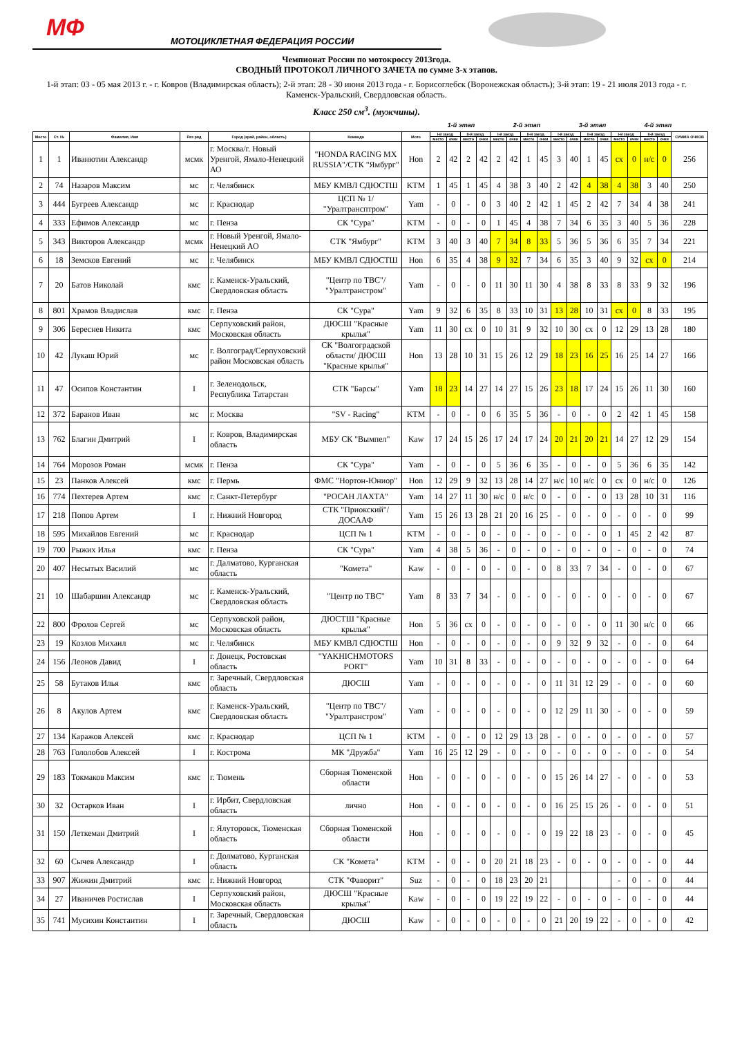МФ МОТОЦИКЛЕТНАЯ ФЕДЕРАЦИЯ РОССИИ
Чемпионат России по мотокроссу 2013года.
СВОДНЫЙ ПРОТОКОЛ ЛИЧНОГО ЗАЧЕТА по сумме 3-х этапов.
1-й этап: 03 - 05 мая 2013 г. - г. Ковров (Владимирская область); 2-й этап: 28 - 30 июня 2013 года - г. Борисоглебск (Воронежская область); 3-й этап: 19 - 21 июля 2013 года - г. Каменск-Уральский, Свердловская область.
Класс 250 см<sup>3</sup>. (мужчины).
1-й этап 2-й этап 3-й этап 4-й этап
| Место | Ст. № | Фамилия, Имя | Раз ряд | Город (край, район, область) | Команда | Мото | I-й заезд | | II-й заезд | | I-й заезд | | II-й заезд | | I-й заезд | | II-й заезд | | I-й заезд | | II-й заезд | | СУММА ОЧКОВ |
| --- | --- | --- | --- | --- | --- | --- | --- | --- | --- | --- | --- | --- | --- | --- | --- | --- | --- | --- | --- | --- | --- | --- | --- |
| | | | | | | | место | очки | место | очки | место | очки | место | очки | место | очки | место | очки | место | очки | место | очки | |
| 1 | 1 | Иванютин Александр | мсмк | г. Москва/г. Новый Уренгой, Ямало-Ненецкий АО | "HONDA RACING MX RUSSIA"/СТК "Ямбург" | Hon | 2 | 42 | 2 | 42 | 2 | 42 | 1 | 45 | 3 | 40 | 1 | 45 | сх | 0 | н/с | 0 | 256 |
| 2 | 74 | Назаров Максим | мс | г. Челябинск | МБУ КМВЛ СДЮСТШ | KTM | 1 | 45 | 1 | 45 | 4 | 38 | 3 | 40 | 2 | 42 | 4 | 38 | 4 | 38 | 3 | 40 | 250 |
| 3 | 444 | Бугреев Александр | мс | г. Краснодар | ЦСП № 1/ "Уралтрансптром" | Yam | - | 0 | - | 0 | 3 | 40 | 2 | 42 | 1 | 45 | 2 | 42 | 7 | 34 | 4 | 38 | 241 |
| 4 | 333 | Ефимов Александр | мс | г. Пенза | СК "Сура" | KTM | - | 0 | - | 0 | 1 | 45 | 4 | 38 | 7 | 34 | 6 | 35 | 3 | 40 | 5 | 36 | 228 |
| 5 | 343 | Викторов Александр | мсмк | г. Новый Уренгой, Ямало-Ненецкий АО | СТК "Ямбург" | KTM | 3 | 40 | 3 | 40 | 7 | 34 | 8 | 33 | 5 | 36 | 5 | 36 | 6 | 35 | 7 | 34 | 221 |
| 6 | 18 | Земсков Евгений | мс | г. Челябинск | МБУ КМВЛ СДЮСТШ | Hon | 6 | 35 | 4 | 38 | 9 | 32 | 7 | 34 | 6 | 35 | 3 | 40 | 9 | 32 | сх | 0 | 214 |
| 7 | 20 | Батов Николай | кмс | г. Каменск-Уральский, Свердловская область | "Центр по ТВС"/ "Уралтранстром" | Yam | - | 0 | - | 0 | 11 | 30 | 11 | 30 | 4 | 38 | 8 | 33 | 8 | 33 | 9 | 32 | 196 |
| 8 | 801 | Храмов Владислав | кмс | г. Пенза | СК "Сура" | Yam | 9 | 32 | 6 | 35 | 8 | 33 | 10 | 31 | 13 | 28 | 10 | 31 | сх | 0 | 8 | 33 | 195 |
| 9 | 306 | Береснев Никита | кмс | Серпуховский район, Московская область | ДЮСШ "Красные крылья" | Yam | 11 | 30 | сх | 0 | 10 | 31 | 9 | 32 | 10 | 30 | сх | 0 | 12 | 29 | 13 | 28 | 180 |
| 10 | 42 | Лукаш Юрий | мс | г. Волгоград/Серпуховский район Московская область | СК "Волгоградской области/ ДЮСШ "Красные крылья" | Hon | 13 | 28 | 10 | 31 | 15 | 26 | 12 | 29 | 18 | 23 | 16 | 25 | 16 | 25 | 14 | 27 | 166 |
| 11 | 47 | Осипов Константин | I | г. Зеленодольск, Республика Татарстан | СТК "Барсы" | Yam | 18 | 23 | 14 | 27 | 14 | 27 | 15 | 26 | 23 | 18 | 17 | 24 | 15 | 26 | 11 | 30 | 160 |
| 12 | 372 | Баранов Иван | мс | г. Москва | "SV - Racing" | KTM | - | 0 | - | 0 | 6 | 35 | 5 | 36 | - | 0 | - | 0 | 2 | 42 | 1 | 45 | 158 |
| 13 | 762 | Благин Дмитрий | I | г. Ковров, Владимирская область | МБУ СК "Вымпел" | Kaw | 17 | 24 | 15 | 26 | 17 | 24 | 17 | 24 | 20 | 21 | 20 | 21 | 14 | 27 | 12 | 29 | 154 |
| 14 | 764 | Морозов Роман | мсмк | г. Пенза | СК "Сура" | Yam | - | 0 | - | 0 | 5 | 36 | 6 | 35 | - | 0 | - | 0 | 5 | 36 | 6 | 35 | 142 |
| 15 | 23 | Панков Алексей | кмс | г. Пермь | ФМС "Нортон-Юниор" | Hon | 12 | 29 | 9 | 32 | 13 | 28 | 14 | 27 | н/с | 10 | н/с | 0 | сх | 0 | н/с | 0 | 126 |
| 16 | 774 | Пехтерев Артем | кмс | г. Санкт-Петербург | "РОСАН ЛАХТА" | Yam | 14 | 27 | 11 | 30 | н/с | 0 | н/с | 0 | - | 0 | - | 0 | 13 | 28 | 10 | 31 | 116 |
| 17 | 218 | Попов Артем | I | г. Нижний Новгород | СТК "Приокский"/ ДОСААФ | Yam | 15 | 26 | 13 | 28 | 21 | 20 | 16 | 25 | - | 0 | - | 0 | - | 0 | - | 0 | 99 |
| 18 | 595 | Михайлов Евгений | мс | г. Краснодар | ЦСП № 1 | KTM | - | 0 | - | 0 | - | 0 | - | 0 | - | 0 | - | 0 | 1 | 45 | 2 | 42 | 87 |
| 19 | 700 | Рыжих Илья | кмс | г. Пенза | СК "Сура" | Yam | 4 | 38 | 5 | 36 | - | 0 | - | 0 | - | 0 | - | 0 | - | 0 | - | 0 | 74 |
| 20 | 407 | Несытых Василий | мс | г. Далматово, Курганская область | "Комета" | Kaw | - | 0 | - | 0 | - | 0 | - | 0 | 8 | 33 | 7 | 34 | - | 0 | - | 0 | 67 |
| 21 | 10 | Шабаршин Александр | мс | г. Каменск-Уральский, Свердловская область | "Центр по ТВС" | Yam | 8 | 33 | 7 | 34 | - | 0 | - | 0 | - | 0 | - | 0 | - | 0 | - | 0 | 67 |
| 22 | 800 | Фролов Сергей | мс | Серпуховской район, Московская область | ДЮСТШ "Красные крылья" | Hon | 5 | 36 | сх | 0 | - | 0 | - | 0 | - | 0 | - | 0 | 11 | 30 | н/с | 0 | 66 |
| 23 | 19 | Козлов Михаил | мс | г. Челябинск | МБУ КМВЛ СДЮСТШ | Hon | - | 0 | - | 0 | - | 0 | - | 0 | 9 | 32 | 9 | 32 | - | 0 | - | 0 | 64 |
| 24 | 156 | Леонов Давид | I | г. Донецк, Ростовская область | "YAKHICHMOTORS PORT" | Yam | 10 | 31 | 8 | 33 | - | 0 | - | 0 | - | 0 | - | 0 | - | 0 | - | 0 | 64 |
| 25 | 58 | Бутаков Илья | кмс | г. Заречный, Свердловская область | ДЮСШ | Yam | - | 0 | - | 0 | - | 0 | - | 0 | 11 | 31 | 12 | 29 | - | 0 | - | 0 | 60 |
| 26 | 8 | Акулов Артем | кмс | г. Каменск-Уральский, Свердловская область | "Центр по ТВС"/ "Уралтранстром" | Yam | - | 0 | - | 0 | - | 0 | - | 0 | 12 | 29 | 11 | 30 | - | 0 | - | 0 | 59 |
| 27 | 134 | Каражов Алексей | кмс | г. Краснодар | ЦСП № 1 | KTM | - | 0 | - | 0 | 12 | 29 | 13 | 28 | - | 0 | - | 0 | - | 0 | - | 0 | 57 |
| 28 | 763 | Гололобов Алексей | I | г. Кострома | МК "Дружба" | Yam | 16 | 25 | 12 | 29 | - | 0 | - | 0 | - | 0 | - | 0 | - | 0 | - | 0 | 54 |
| 29 | 183 | Токмаков Максим | кмс | г. Тюмень | Сборная Тюменской области | Hon | - | 0 | - | 0 | - | 0 | - | 0 | 15 | 26 | 14 | 27 | - | 0 | - | 0 | 53 |
| 30 | 32 | Остарков Иван | I | г. Ирбит, Свердловская область | лично | Hon | - | 0 | - | 0 | - | 0 | - | 0 | 16 | 25 | 15 | 26 | - | 0 | - | 0 | 51 |
| 31 | 150 | Леткеман Дмитрий | I | г. Ялуторовск, Тюменская область | Сборная Тюменской области | Hon | - | 0 | - | 0 | - | 0 | - | 0 | 19 | 22 | 18 | 23 | - | 0 | - | 0 | 45 |
| 32 | 60 | Сычев Александр | I | г. Долматово, Курганская область | СК "Комета" | KTM | - | 0 | - | 0 | 20 | 21 | 18 | 23 | - | 0 | - | 0 | - | 0 | - | 0 | 44 |
| 33 | 907 | Жижин Дмитрий | кмс | г. Нижний Новгород | СТК "Фаворит" | Suz | - | 0 | - | 0 | 18 | 23 | 20 | 21 | | | | | - | 0 | - | 0 | 44 |
| 34 | 27 | Иваничев Ростислав | I | Серпуховский район, Московская область | ДЮСШ "Красные крылья" | Kaw | - | 0 | - | 0 | 19 | 22 | 19 | 22 | - | 0 | - | 0 | - | 0 | - | 0 | 44 |
| 35 | 741 | Мусихин Константин | I | г. Заречный, Свердловская область | ДЮСШ | Kaw | - | 0 | - | 0 | - | 0 | - | 0 | 21 | 20 | 19 | 22 | - | 0 | - | 0 | 42 |